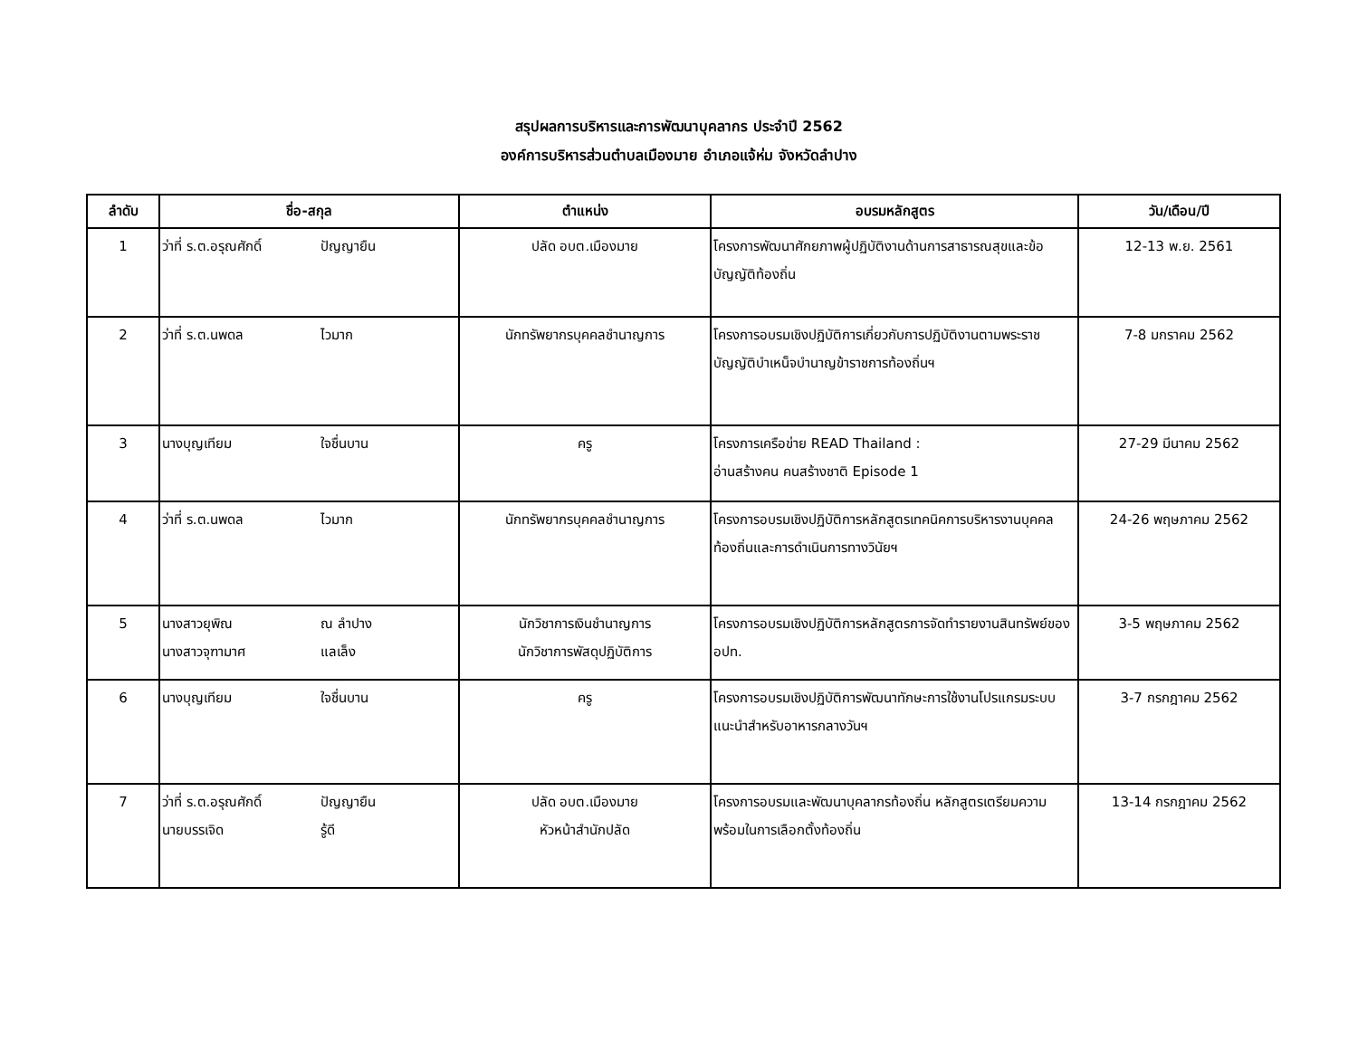สรุปผลการบริหารและการพัฒนาบุคลากร ประจำปี 2562
องค์การบริหารส่วนตำบลเมืองมาย อำเภอแจ้ห่ม จังหวัดลำปาง
| ลำดับ | ชื่อ-สกุล | ตำแหน่ง | อบรมหลักสูตร | วัน/เดือน/ปี |
| --- | --- | --- | --- | --- |
| 1 | ว่าที่ ร.ต.อรุณศักดิ์ ปัญญายืน | ปลัด อบต.เมืองมาย | โครงการพัฒนาศักยภาพผู้ปฏิบัติงานด้านการสาธารณสุขและข้อบัญญัติท้องถิ่น | 12-13 พ.ย. 2561 |
| 2 | ว่าที่ ร.ต.นพดล ไวมาก | นักทรัพยากรบุคคลชำนาญการ | โครงการอบรมเชิงปฏิบัติการเกี่ยวกับการปฏิบัติงานตามพระราชบัญญัติบำเหน็จบำนาญข้าราชการท้องถิ่นฯ | 7-8 มกราคม 2562 |
| 3 | นางบุญเทียม ใจชื่นบาน | ครู | โครงการเครือข่าย READ Thailand : อ่านสร้างคน คนสร้างชาติ Episode 1 | 27-29 มีนาคม 2562 |
| 4 | ว่าที่ ร.ต.นพดล ไวมาก | นักทรัพยากรบุคคลชำนาญการ | โครงการอบรมเชิงปฏิบัติการหลักสูตรเทคนิคการบริหารงานบุคคลท้องถิ่นและการดำเนินการทางวินัยฯ | 24-26 พฤษภาคม 2562 |
| 5 | นางสาวยุพิณ ณ ลำปาง นางสาวจุฑามาศ แลเล็ง | นักวิชาการเงินชำนาญการ นักวิชาการพัสดุปฏิบัติการ | โครงการอบรมเชิงปฏิบัติการหลักสูตรการจัดทำรายงานสินทรัพย์ของ อปท. | 3-5 พฤษภาคม 2562 |
| 6 | นางบุญเทียม ใจชื่นบาน | ครู | โครงการอบรมเชิงปฏิบัติการพัฒนาทักษะการใช้งานโปรแกรมระบบแนะนำสำหรับอาหารกลางวันฯ | 3-7 กรกฎาคม 2562 |
| 7 | ว่าที่ ร.ต.อรุณศักดิ์ ปัญญายืน นายบรรเจิด รู้ดี | ปลัด อบต.เมืองมาย หัวหน้าสำนักปลัด | โครงการอบรมและพัฒนาบุคลากรท้องถิ่น หลักสูตรเตรียมความพร้อมในการเลือกตั้งท้องถิ่น | 13-14 กรกฎาคม 2562 |